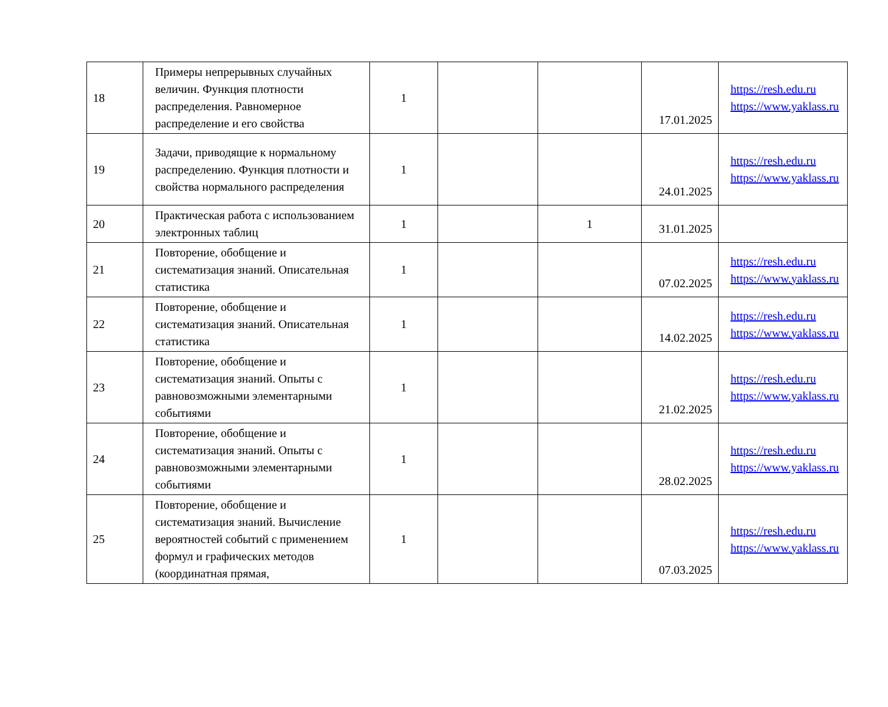| 18 | Примеры непрерывных случайных величин. Функция плотности распределения. Равномерное распределение и его свойства | 1 | | | 17.01.2025 | https://resh.edu.ru https://www.yaklass.ru |
| 19 | Задачи, приводящие к нормальному распределению. Функция плотности и свойства нормального распределения | 1 | | | 24.01.2025 | https://resh.edu.ru https://www.yaklass.ru |
| 20 | Практическая работа с использованием электронных таблиц | 1 | | 1 | 31.01.2025 | |
| 21 | Повторение, обобщение и систематизация знаний. Описательная статистика | 1 | | | 07.02.2025 | https://resh.edu.ru https://www.yaklass.ru |
| 22 | Повторение, обобщение и систематизация знаний. Описательная статистика | 1 | | | 14.02.2025 | https://resh.edu.ru https://www.yaklass.ru |
| 23 | Повторение, обобщение и систематизация знаний. Опыты с равновозможными элементарными событиями | 1 | | | 21.02.2025 | https://resh.edu.ru https://www.yaklass.ru |
| 24 | Повторение, обобщение и систематизация знаний. Опыты с равновозможными элементарными событиями | 1 | | | 28.02.2025 | https://resh.edu.ru https://www.yaklass.ru |
| 25 | Повторение, обобщение и систематизация знаний. Вычисление вероятностей событий с применением формул и графических методов (координатная прямая, | 1 | | | 07.03.2025 | https://resh.edu.ru https://www.yaklass.ru |